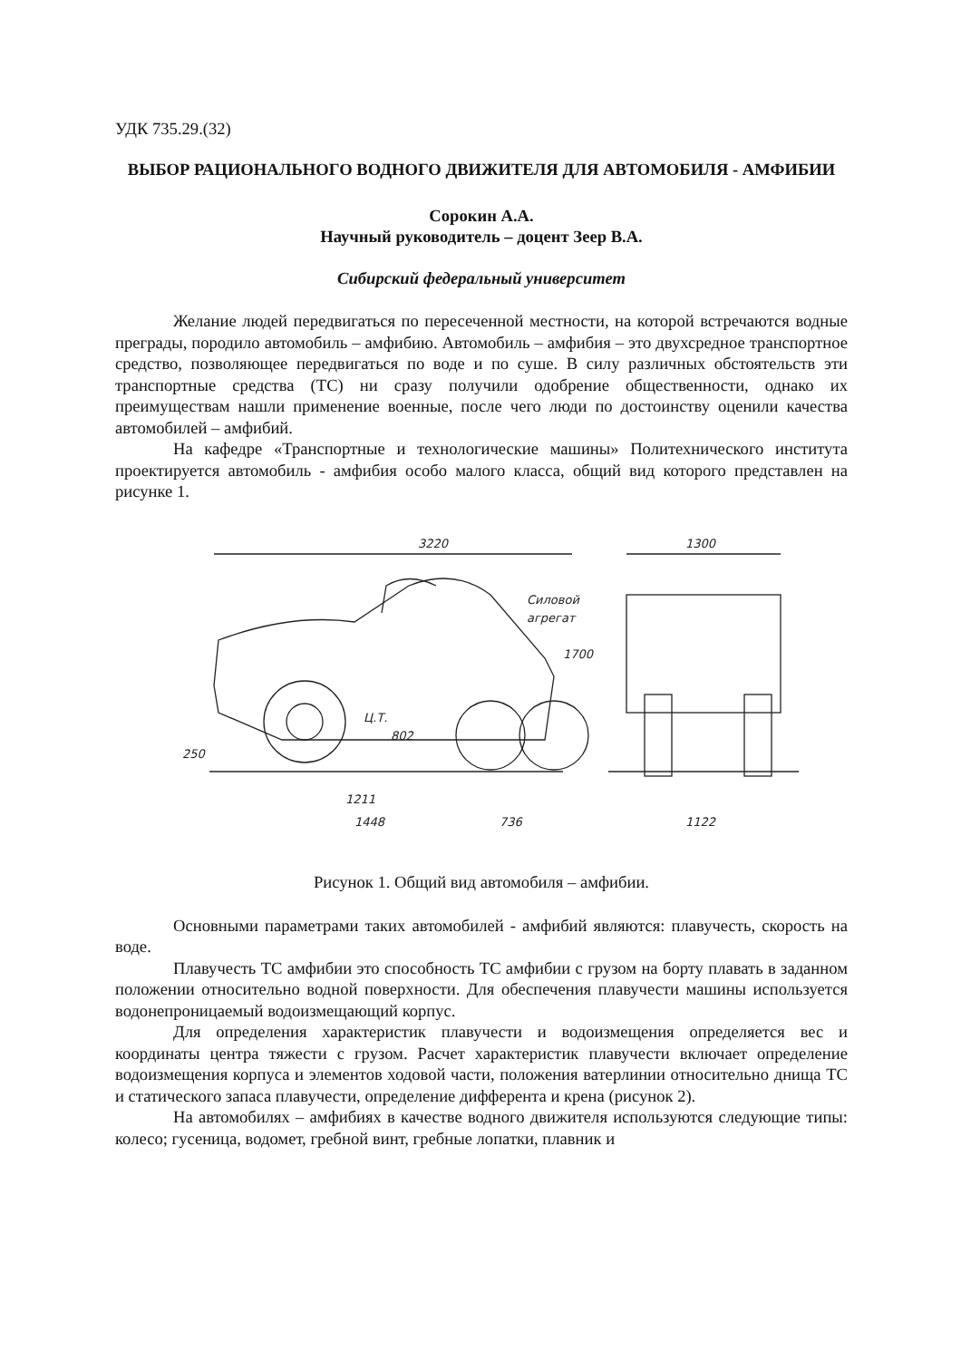УДК 735.29.(32)
ВЫБОР РАЦИОНАЛЬНОГО ВОДНОГО ДВИЖИТЕЛЯ ДЛЯ АВТОМОБИЛЯ - АМФИБИИ
Сорокин А.А.
Научный руководитель – доцент Зеер В.А.
Сибирский федеральный университет
Желание людей передвигаться по пересеченной местности, на которой встречаются водные преграды, породило автомобиль – амфибию. Автомобиль – амфибия – это двухсредное транспортное средство, позволяющее передвигаться по воде и по суше. В силу различных обстоятельств эти транспортные средства (ТС) ни сразу получили одобрение общественности, однако их преимуществам нашли применение военные, после чего люди по достоинству оценили качества автомобилей – амфибий.
На кафедре «Транспортные и технологические машины» Политехнического института проектируется автомобиль - амфибия особо малого класса, общий вид которого представлен на рисунке 1.
3220
1700
1211
1448
736
Силовой
агрегат
Ц.Т.
250
802
1300
1122
Рисунок 1. Общий вид автомобиля – амфибии.
Основными параметрами таких автомобилей - амфибий являются: плавучесть, скорость на воде.
Плавучесть ТС амфибии это способность ТС амфибии с грузом на борту плавать в заданном положении относительно водной поверхности. Для обеспечения плавучести машины используется водонепроницаемый водоизмещающий корпус.
Для определения характеристик плавучести и водоизмещения определяется вес и координаты центра тяжести с грузом. Расчет характеристик плавучести включает определение водоизмещения корпуса и элементов ходовой части, положения ватерлинии относительно днища ТС и статического запаса плавучести, определение дифферента и крена (рисунок 2).
На автомобилях – амфибиях в качестве водного движителя используются следующие типы: колесо; гусеница, водомет, гребной винт, гребные лопатки, плавник и